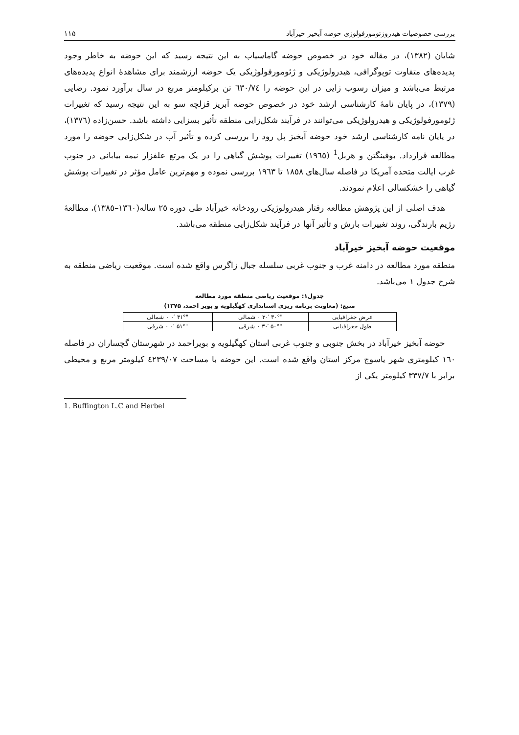بررسی خصوصیات هیدروژئومورفولوژی حوضه آبخیز خیرآباد ۱۱۵
شایان (۱۳۸۲)، در مقاله خود در خصوص حوضه گاماسیاب به این نتیجه رسید که این حوضه به خاطر وجود پدیده‌های متفاوت توپوگرافی، هیدرولوژیکی و ژئومورفولوژیکی یک حوضه ارزشمند برای مشاهدهٔ انواع پدیده‌های مرتبط می‌باشد و میزان رسوب زایی در این حوضه را ٦٣٠/٧٤ تن برکیلومتر مربع در سال برآورد نمود. رضایی (۱۳۷۹)، در پایان نامهٔ کارشناسی ارشد خود در خصوص حوضه آبریز قزلچه سو به این نتیجه رسید که تغییرات ژئومورفولوژیکی و هیدرولوژیکی می‌توانند در فرآیند شکل‌زایی منطقه تأثیر بسزایی داشته باشد. حسن‌زاده (۱۳۷٦)، در پایان نامه کارشناسی ارشد خود حوضه آبخیز پل رود را بررسی کرده و تأثیر آب در شکل‌زایی حوضه را مورد مطالعه قرارداد. بوفینگتن و هربل<sup>1</sup> (۱۹٦٥) تغییرات پوشش گیاهی را در یک مرتع علفزار نیمه بیابانی در جنوب غرب ایالت متحده آمریکا در فاصله سال‌های ۱۸٥٨ تا ۱۹٦٣ بررسی نموده و مهم‌ترین عامل مؤثر در تغییرات پوشش گیاهی را خشکسالی اعلام نمودند.
هدف اصلی از این پژوهش مطالعه رفتار هیدرولوژیکی رودخانه خیرآباد طی دوره ۲٥ ساله(۱۳٦٠–۱۳٨٥)، مطالعهٔ رژیم بارندگی، روند تغییرات بارش و تأثیر آنها در فرآیند شکل‌زایی منطقه می‌باشد.
موقعیت حوضه آبخیز خیرآباد
منطقه مورد مطالعه در دامنه غرب و جنوب غربی سلسله جبال زاگرس واقع شده است. موقعیت ریاضی منطقه به شرح جدول ۱ می‌باشد.
جدول۱: موقعیت ریاضی منطقه مورد مطالعه
منبع: (معاونت برنامه ریزی استانداری کهگیلویه و بویر احمد، ۱۳۷۵)
| عرض جغرافیایی | "۳۰° ۳۰′ ۰ شمالی | "۳۱° ۰′ ۰ شمالی |
| طول جغرافیایی | "۵۰° ۳۰′ ۰ شرقی | "۵۱° ۰′ ۰ شرقی |
حوضه آبخیز خیرآباد در بخش جنوبی و جنوب غربی استان کهگیلویه و بویراحمد در شهرستان گچساران در فاصله ١٦٠ کیلومتری شهر یاسوج مرکز استان واقع شده است. این حوضه با مساحت ٤٢٣٩/٠٧ کیلومتر مربع و محیطی برابر با ٣٣٧/٧ کیلومتر یکی از
1. Buffington L.C and Herbel